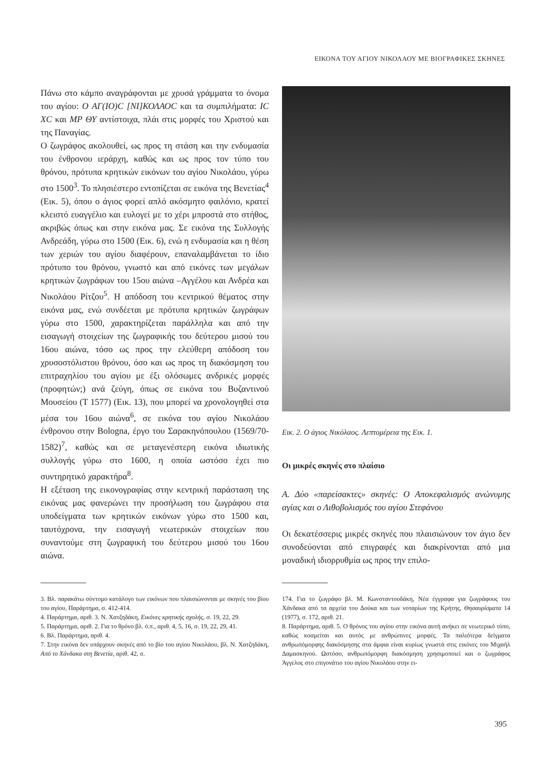ΕΙΚΟΝΑ ΤΟΥ ΑΓΙΟΥ ΝΙΚΟΛΑΟΥ ΜΕ ΒΙΟΓΡΑΦΙΚΕΣ ΣΚΗΝΕΣ
Πάνω στο κάμπο αναγράφονται με χρυσά γράμματα το όνομα του αγίου: Ο ΑΓ(ΙΟ)C [ΝΙ]ΚΟΛΑΟC και τα συμπιλήματα: IC XC και ΜΡ ΘΥ αντίστοιχα, πλάι στις μορφές του Χριστού και της Παναγίας.
Ο ζωγράφος ακολουθεί, ως προς τη στάση και την ενδυμασία του ένθρονου ιεράρχη, καθώς και ως προς τον τύπο του θρόνου, πρότυπα κρητικών εικόνων του αγίου Νικολάου, γύρω στο 1500<sup>3</sup>. Το πλησιέστερο εντοπίζεται σε εικόνα της Βενετίας<sup>4</sup> (Εικ. 5), όπου ο άγιος φορεί απλό ακόσμητο φαιλόνιο, κρατεί κλειστό ευαγγέλιο και ευλογεί με το χέρι μπροστά στο στήθος, ακριβώς όπως και στην εικόνα μας. Σε εικόνα της Συλλογής Ανδρεάδη, γύρω στο 1500 (Εικ. 6), ενώ η ενδυμασία και η θέση των χεριών του αγίου διαφέρουν, επαναλαμβάνεται το ίδιο πρότυπο του θρόνου, γνωστό και από εικόνες των μεγάλων κρητικών ζωγράφων του 15ου αιώνα –Αγγέλου και Ανδρέα και Νικολάου Ρίτζου<sup>5</sup>. Η απόδοση του κεντρικού θέματος στην εικόνα μας, ενώ συνδέεται με πρότυπα κρητικών ζωγράφων γύρω στο 1500, χαρακτηρίζεται παράλληλα και από την εισαγωγή στοιχείων της ζωγραφικής του δεύτερου μισού του 16ου αιώνα, τόσο ως προς την ελεύθερη απόδοση του χρυσοστόλιστου θρόνου, όσο και ως προς τη διακόσμηση του επιτραχηλίου του αγίου με έξι ολόσωμες ανδρικές μορφές (προφητών;) ανά ζεύγη, όπως σε εικόνα του Βυζαντινού Μουσείου (Τ 1577) (Εικ. 13), που μπορεί να χρονολογηθεί στα μέσα του 16ου αιώνα<sup>6</sup>, σε εικόνα του αγίου Νικολάου ένθρονου στην Bologna, έργο του Σαρακηνόπουλου (1569/70-1582)<sup>7</sup>, καθώς και σε μεταγενέστερη εικόνα ιδιωτικής συλλογής γύρω στο 1600, η οποία ωστόσο έχει πιο συντηρητικό χαρακτήρα<sup>8</sup>.
Η εξέταση της εικονογραφίας στην κεντρική παράσταση της εικόνας μας φανερώνει την προσήλωση του ζωγράφου στα υποδείγματα των κρητικών εικόνων γύρω στο 1500 και, ταυτόχρονα, την εισαγωγή νεωτερικών στοιχείων που συναντούμε στη ζωγραφική του δεύτερου μισού του 16ου αιώνα.
Εικ. 2. Ο άγιος Νικόλαος. Λεπτομέρεια της Εικ. 1.
Οι μικρές σκηνές στο πλαίσιο
Α. Δύο «παρείσακτες» σκηνές: Ο Αποκεφαλισμός ανώνυμης αγίας και ο Λιθοβολισμός του αγίου Στεφάνου
Οι δεκατέσσερις μικρές σκηνές που πλαισιώνουν τον άγιο δεν συνοδεύονται από επιγραφές και διακρίνονται από μια μοναδική ιδιορρυθμία ως προς την επιλο-
3. Βλ. παρακάτω σύντομο κατάλογο των εικόνων που πλαισιώνονται με σκηνές του βίου του αγίου, Παράρτημα, σ. 412-414.
4. Παράρτημα, αριθ. 3. Ν. Χατζηδάκη, Εικόνες κρητικής σχολής, σ. 19, 22, 29.
5. Παράρτημα, αριθ. 2. Για το θρόνο βλ. ό.π., αριθ. 4, 5, 16, σ. 19, 22, 29, 41.
6. Βλ. Παράρτημα, αριθ. 4.
7. Στην εικόνα δεν υπάρχουν σκηνές από το βίο του αγίου Νικολάου, βλ. Ν. Χατζηδάκη, Από το Χάνδακα στη Βενετία, αριθ. 42, σ.
174. Για το ζωγράφο βλ. Μ. Κωνσταντουδάκη, Νέα έγγραφα για ζωγράφους του Χάνδακα από τα αρχεία του Δούκα και των νοταρίων της Κρήτης, Θησαυρίσματα 14 (1977), σ. 172, αριθ. 21.
8. Παράρτημα, αριθ. 5. Ο θρόνος του αγίου στην εικόνα αυτή ανήκει σε νεωτερικό τύπο, καθώς κοσμείται και αυτός με ανθρώπινες μορφές. Τα παλιότερα δείγματα ανθρωπόμορφης διακόσμησης στα άμφια είναι κυρίως γνωστά στις εικόνες του Μιχαήλ Δαμασκηνού. Ωστόσο, ανθρωπόμορφη διακόσμηση χρησιμοποιεί και ο ζωγράφος Άγγελος στο επιγονάτιο του αγίου Νικολάου στην ει-
395